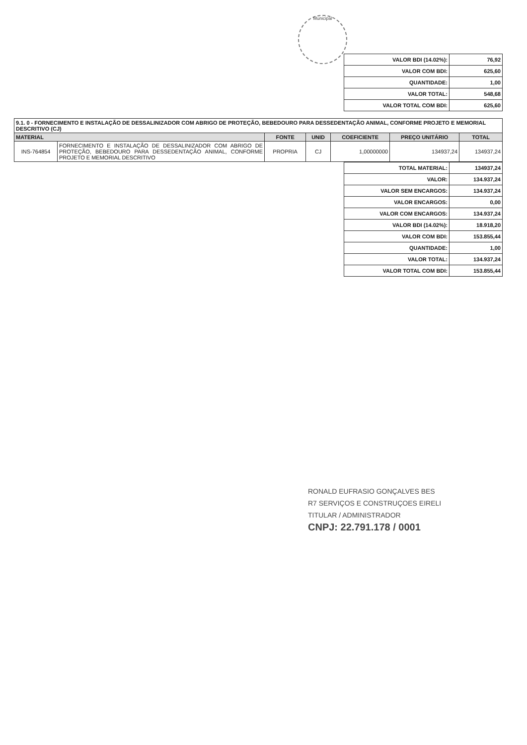Municipal
| VALOR BDI (14.02%): | 76,92 |
| VALOR COM BDI: | 625,60 |
| QUANTIDADE: | 1,00 |
| VALOR TOTAL: | 548,68 |
| VALOR TOTAL COM BDI: | 625,60 |
| 9.1. 0 - FORNECIMENTO E INSTALAÇÃO DE DESSALINIZADOR COM ABRIGO DE PROTEÇÃO, BEBEDOURO PARA DESSEDENTAÇÃO ANIMAL, CONFORME PROJETO E MEMORIAL DESCRITIVO (CJ) | | | | | | |
| --- | --- | --- | --- | --- | --- | --- |
| MATERIAL | | FONTE | UNID | COEFICIENTE | PREÇO UNITÁRIO | TOTAL |
| INS-764854 | FORNECIMENTO E INSTALAÇÃO DE DESSALINIZADOR COM ABRIGO DE PROTEÇÃO, BEBEDOURO PARA DESSEDENTAÇÃO ANIMAL, CONFORME PROJETO E MEMORIAL DESCRITIVO | PROPRIA | CJ | 1,00000000 | 134937,24 | 134937,24 |
| TOTAL MATERIAL: | 134937,24 |
| VALOR: | 134.937,24 |
| VALOR SEM ENCARGOS: | 134.937,24 |
| VALOR ENCARGOS: | 0,00 |
| VALOR COM ENCARGOS: | 134.937,24 |
| VALOR BDI (14.02%): | 18.918,20 |
| VALOR COM BDI: | 153.855,44 |
| QUANTIDADE: | 1,00 |
| VALOR TOTAL: | 134.937,24 |
| VALOR TOTAL COM BDI: | 153.855,44 |
RONALD EUFRASIO GONÇALVES BES
R7 SERVIÇOS E CONSTRUÇOES EIRELI
TITULAR / ADMINISTRADOR
CNPJ: 22.791.178 / 0001